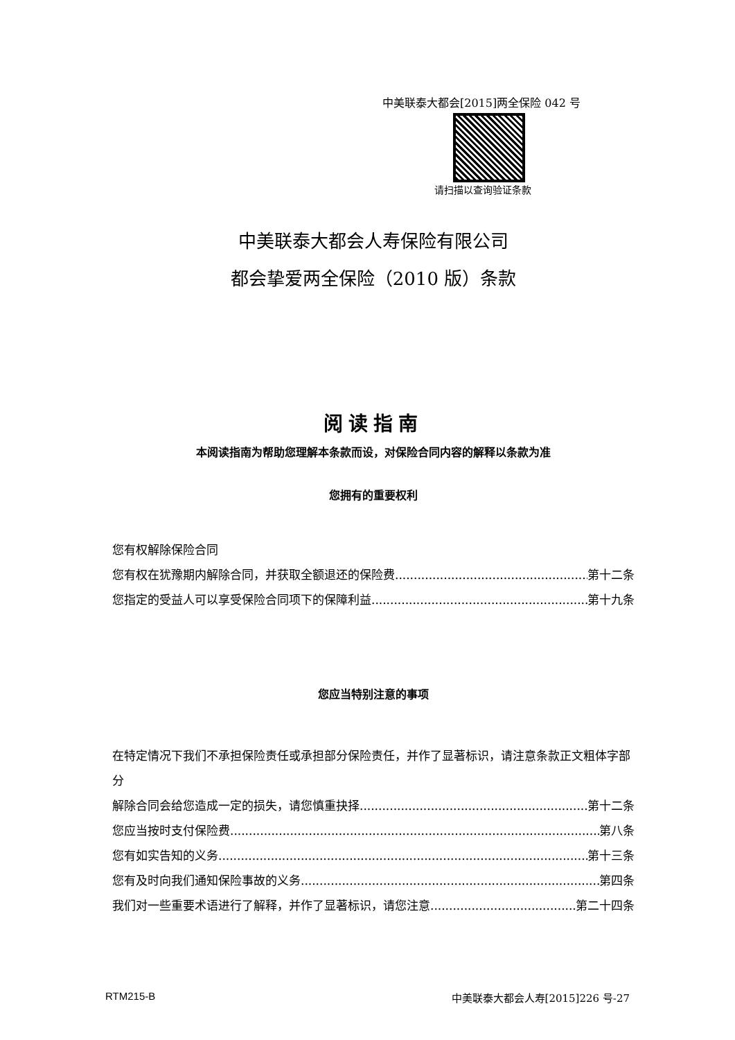中美联泰大都会[2015]两全保险 042 号
请扫描以查询验证条款
中美联泰大都会人寿保险有限公司
都会挚爱两全保险（2010 版）条款
阅读指南
本阅读指南为帮助您理解本条款而设，对保险合同内容的解释以条款为准
您拥有的重要权利
您有权解除保险合同
您有权在犹豫期内解除合同，并获取全额退还的保险费 第十二条
您指定的受益人可以享受保险合同项下的保障利益 第十九条
您应当特别注意的事项
在特定情况下我们不承担保险责任或承担部分保险责任，并作了显著标识，请注意条款正文粗体字部分
解除合同会给您造成一定的损失，请您慎重抉择 第十二条
您应当按时支付保险费 第八条
您有如实告知的义务 第十三条
您有及时向我们通知保险事故的义务 第四条
我们对一些重要术语进行了解释，并作了显著标识，请您注意 第二十四条
RTM215-B 中美联泰大都会人寿[2015]226 号-27